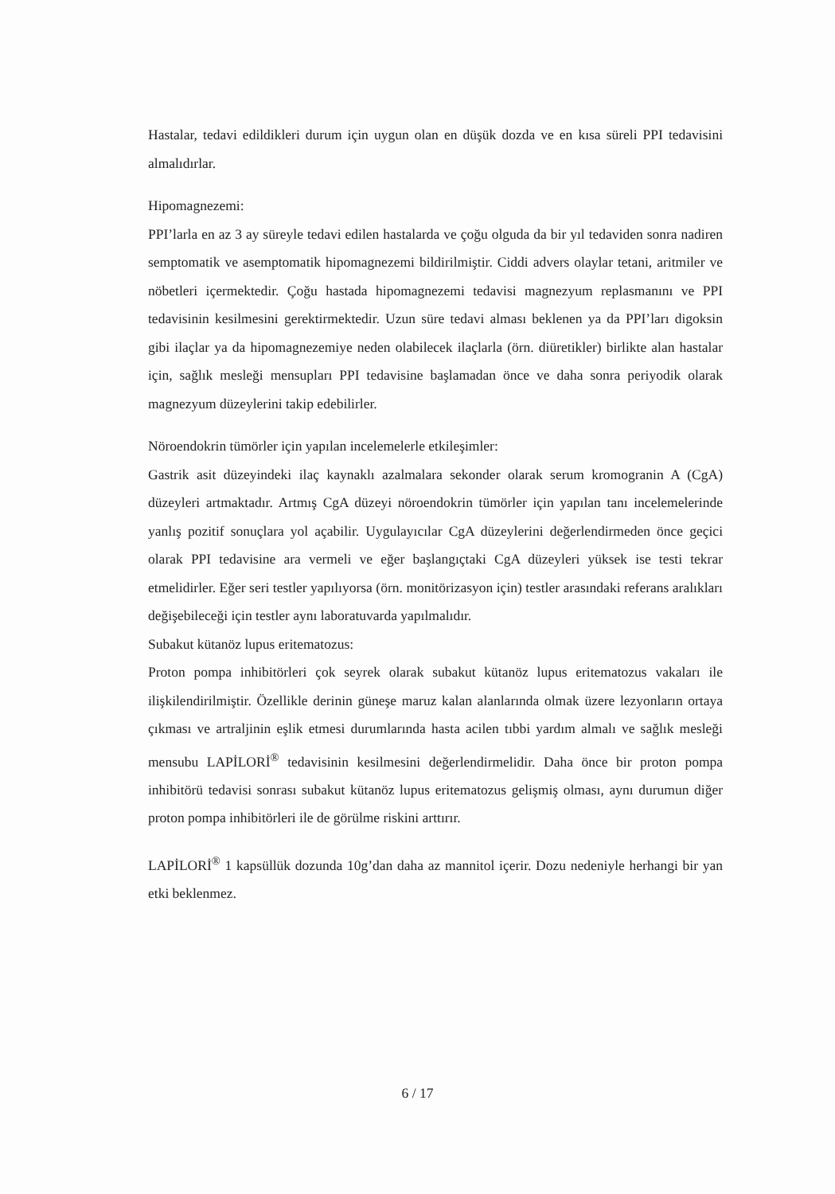Hastalar, tedavi edildikleri durum için uygun olan en düşük dozda ve en kısa süreli PPI tedavisini almalıdırlar.
Hipomagnezemi:
PPI’larla en az 3 ay süreyle tedavi edilen hastalarda ve çoğu olguda da bir yıl tedaviden sonra nadiren semptomatik ve asemptomatik hipomagnezemi bildirilmiştir. Ciddi advers olaylar tetani, aritmiler ve nöbetleri içermektedir. Çoğu hastada hipomagnezemi tedavisi magnezyum replasmanını ve PPI tedavisinin kesilmesini gerektirmektedir. Uzun süre tedavi alması beklenen ya da PPI’ları digoksin gibi ilaçlar ya da hipomagnezemiye neden olabilecek ilaçlarla (örn. diüretikler) birlikte alan hastalar için, sağlık mesleği mensupları PPI tedavisine başlamadan önce ve daha sonra periyodik olarak magnezyum düzeylerini takip edebilirler.
Nöroendokrin tümörler için yapılan incelemelerle etkileşimler:
Gastrik asit düzeyindeki ilaç kaynaklı azalmalara sekonder olarak serum kromogranin A (CgA) düzeyleri artmaktadır. Artmış CgA düzeyi nöroendokrin tümörler için yapılan tanı incelemelerinde yanlış pozitif sonuçlara yol açabilir. Uygulayıcılar CgA düzeylerini değerlendirmeden önce geçici olarak PPI tedavisine ara vermeli ve eğer başlangıçtaki CgA düzeyleri yüksek ise testi tekrar etmelidirler. Eğer seri testler yapılıyorsa (örn. monitörizasyon için) testler arasındaki referans aralıkları değişebileceği için testler aynı laboratuvarda yapılmalıdır.
Subakut kütanöz lupus eritematozus:
Proton pompa inhibitörleri çok seyrek olarak subakut kütanöz lupus eritematozus vakaları ile ilişkilendirilmiştir. Özellikle derinin güneşe maruz kalan alanlarında olmak üzere lezyonların ortaya çıkması ve artraljinin eşlik etmesi durumlarında hasta acilen tıbbi yardım almalı ve sağlık mesleği mensubu LAPİLORİ<sup>®</sup> tedavisinin kesilmesini değerlendirmelidir. Daha önce bir proton pompa inhibitörü tedavisi sonrası subakut kütanöz lupus eritematozus gelişmiş olması, aynı durumun diğer proton pompa inhibitörleri ile de görülme riskini arttırır.
LAPİLORİ<sup>®</sup> 1 kapsüllük dozunda 10g’dan daha az mannitol içerir. Dozu nedeniyle herhangi bir yan etki beklenmez.
6 / 17